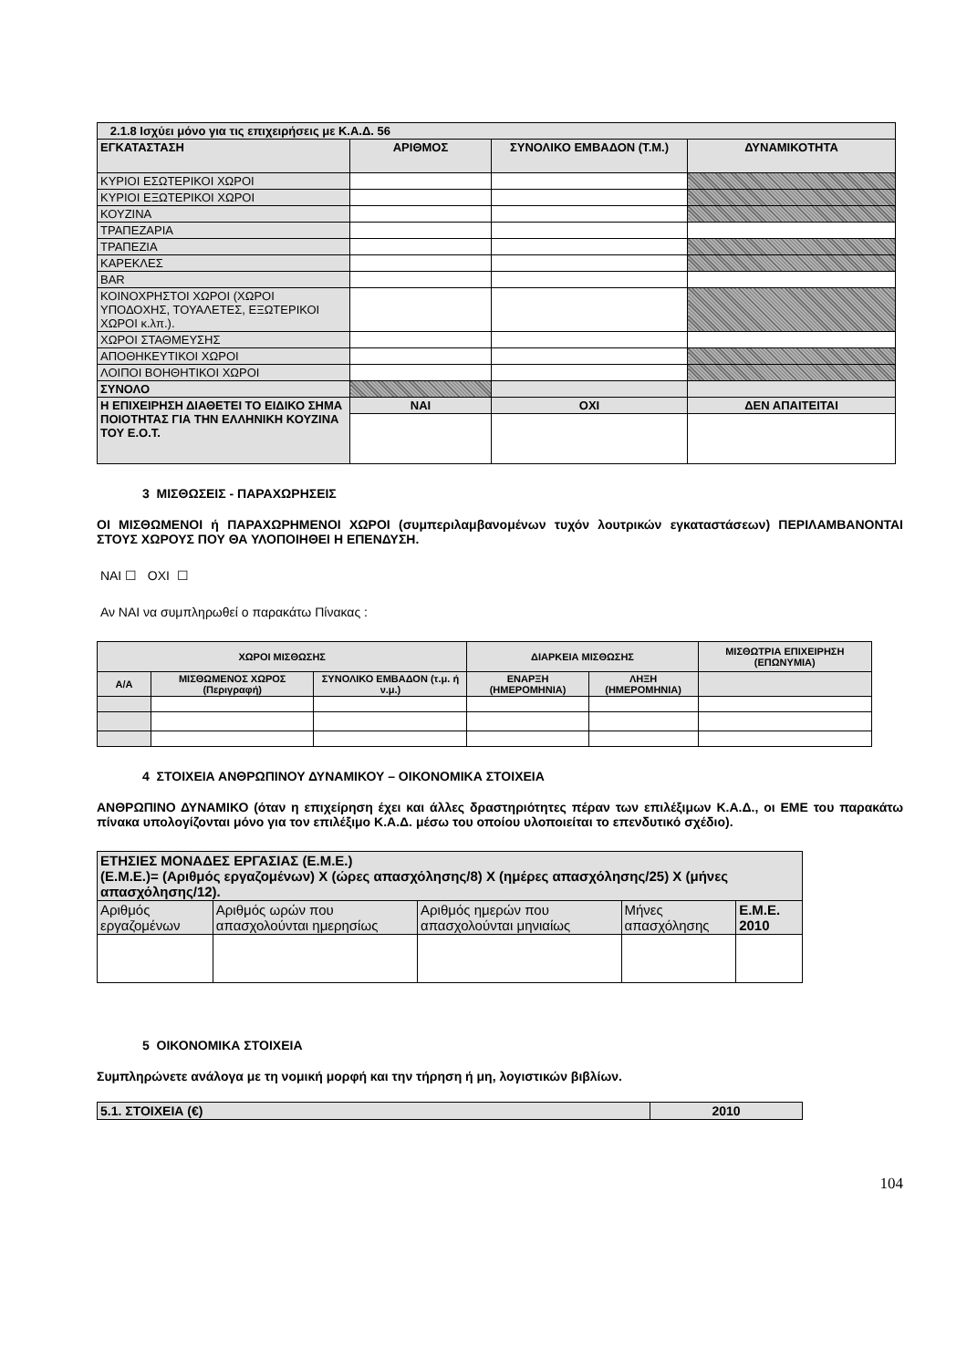| 2.1.8 Ισχύει μόνο για τις επιχειρήσεις με Κ.Α.Δ. 56 | | | |
| ΕΓΚΑΤΑΣΤΑΣΗ | ΑΡΙΘΜΟΣ | ΣΥΝΟΛΙΚΟ ΕΜΒΑΔΟΝ (Τ.Μ.) | ΔΥΝΑΜΙΚΟΤΗΤΑ |
| ΚΥΡΙΟΙ ΕΣΩΤΕΡΙΚΟΙ ΧΩΡΟΙ | | | |
| ΚΥΡΙΟΙ ΕΞΩΤΕΡΙΚΟΙ ΧΩΡΟΙ | | | |
| ΚΟΥΖΙΝΑ | | | |
| ΤΡΑΠΕΖΑΡΙΑ | | | |
| ΤΡΑΠΕΖΙΑ | | | |
| ΚΑΡΕΚΛΕΣ | | | |
| BAR | | | |
| ΚΟΙΝΟΧΡΗΣΤΟΙ ΧΩΡΟΙ (ΧΩΡΟΙ ΥΠΟΔΟΧΗΣ, ΤΟΥΑΛΕΤΕΣ, ΕΞΩΤΕΡΙΚΟΙ ΧΩΡΟΙ κ.λπ.). | | | |
| ΧΩΡΟΙ ΣΤΑΘΜΕΥΣΗΣ | | | |
| ΑΠΟΘΗΚΕΥΤΙΚΟΙ ΧΩΡΟΙ | | | |
| ΛΟΙΠΟΙ ΒΟΗΘΗΤΙΚΟΙ ΧΩΡΟΙ | | | |
| ΣΥΝΟΛΟ | | | |
| Η ΕΠΙΧΕΙΡΗΣΗ ΔΙΑΘΕΤΕΙ ΤΟ ΕΙΔΙΚΟ ΣΗΜΑ ΠΟΙΟΤΗΤΑΣ ΓΙΑ ΤΗΝ ΕΛΛΗΝΙΚΗ ΚΟΥΖΙΝΑ ΤΟΥ Ε.Ο.Τ. | ΝΑΙ | ΟΧΙ | ΔΕΝ ΑΠΑΙΤΕΙΤΑΙ |
3 ΜΙΣΘΩΣΕΙΣ - ΠΑΡΑΧΩΡΗΣΕΙΣ
ΟΙ ΜΙΣΘΩΜΕΝΟΙ ή ΠΑΡΑΧΩΡΗΜΕΝΟΙ ΧΩΡΟΙ (συμπεριλαμβανομένων τυχόν λουτρικών εγκαταστάσεων) ΠΕΡΙΛΑΜΒΑΝΟΝΤΑΙ ΣΤΟΥΣ ΧΩΡΟΥΣ ΠΟΥ ΘΑ ΥΛΟΠΟΙΗΘΕΙ Η ΕΠΕΝΔΥΣΗ.
ΝΑΙ ☐ ΟΧΙ ☐
Αν ΝΑΙ να συμπληρωθεί ο παρακάτω Πίνακας :
| ΧΩΡΟΙ ΜΙΣΘΩΣΗΣ | | | ΔΙΑΡΚΕΙΑ ΜΙΣΘΩΣΗΣ | | ΜΙΣΘΩΤΡΙΑ ΕΠΙΧΕΙΡΗΣΗ (ΕΠΩΝΥΜΙΑ) |
| --- | --- | --- | --- | --- | --- |
| Α/Α | ΜΙΣΘΩΜΕΝΟΣ ΧΩΡΟΣ (Περιγραφή) | ΣΥΝΟΛΙΚΟ ΕΜΒΑΔΟΝ (τ.μ. ή ν.μ.) | ΕΝΑΡΞΗ (ΗΜΕΡΟΜΗΝΙΑ) | ΛΗΞΗ (ΗΜΕΡΟΜΗΝΙΑ) | |
4 ΣΤΟΙΧΕΙΑ ΑΝΘΡΩΠΙΝΟΥ ΔΥΝΑΜΙΚΟΥ – ΟΙΚΟΝΟΜΙΚΑ ΣΤΟΙΧΕΙΑ
ΑΝΘΡΩΠΙΝΟ ΔΥΝΑΜΙΚΟ (όταν η επιχείρηση έχει και άλλες δραστηριότητες πέραν των επιλέξιμων Κ.Α.Δ., οι ΕΜΕ του παρακάτω πίνακα υπολογίζονται μόνο για τον επιλέξιμο Κ.Α.Δ. μέσω του οποίου υλοποιείται το επενδυτικό σχέδιο).
| ΕΤΗΣΙΕΣ ΜΟΝΑΔΕΣ ΕΡΓΑΣΙΑΣ (Ε.Μ.Ε.) (Ε.Μ.Ε.)= (Αριθμός εργαζομένων) Χ (ώρες απασχόλησης/8) Χ (ημέρες απασχόλησης/25) Χ (μήνες απασχόλησης/12). | | | | |
| Αριθμός εργαζομένων | Αριθμός ωρών που απασχολούνται ημερησίως | Αριθμός ημερών που απασχολούνται μηνιαίως | Μήνες απασχόλησης | Ε.Μ.Ε. 2010 |
5 ΟΙΚΟΝΟΜΙΚΑ ΣΤΟΙΧΕΙΑ
Συμπληρώνετε ανάλογα με τη νομική μορφή και την τήρηση ή μη, λογιστικών βιβλίων.
| 5.1. ΣΤΟΙΧΕΙΑ (€) | 2010 |
| --- | --- |
104